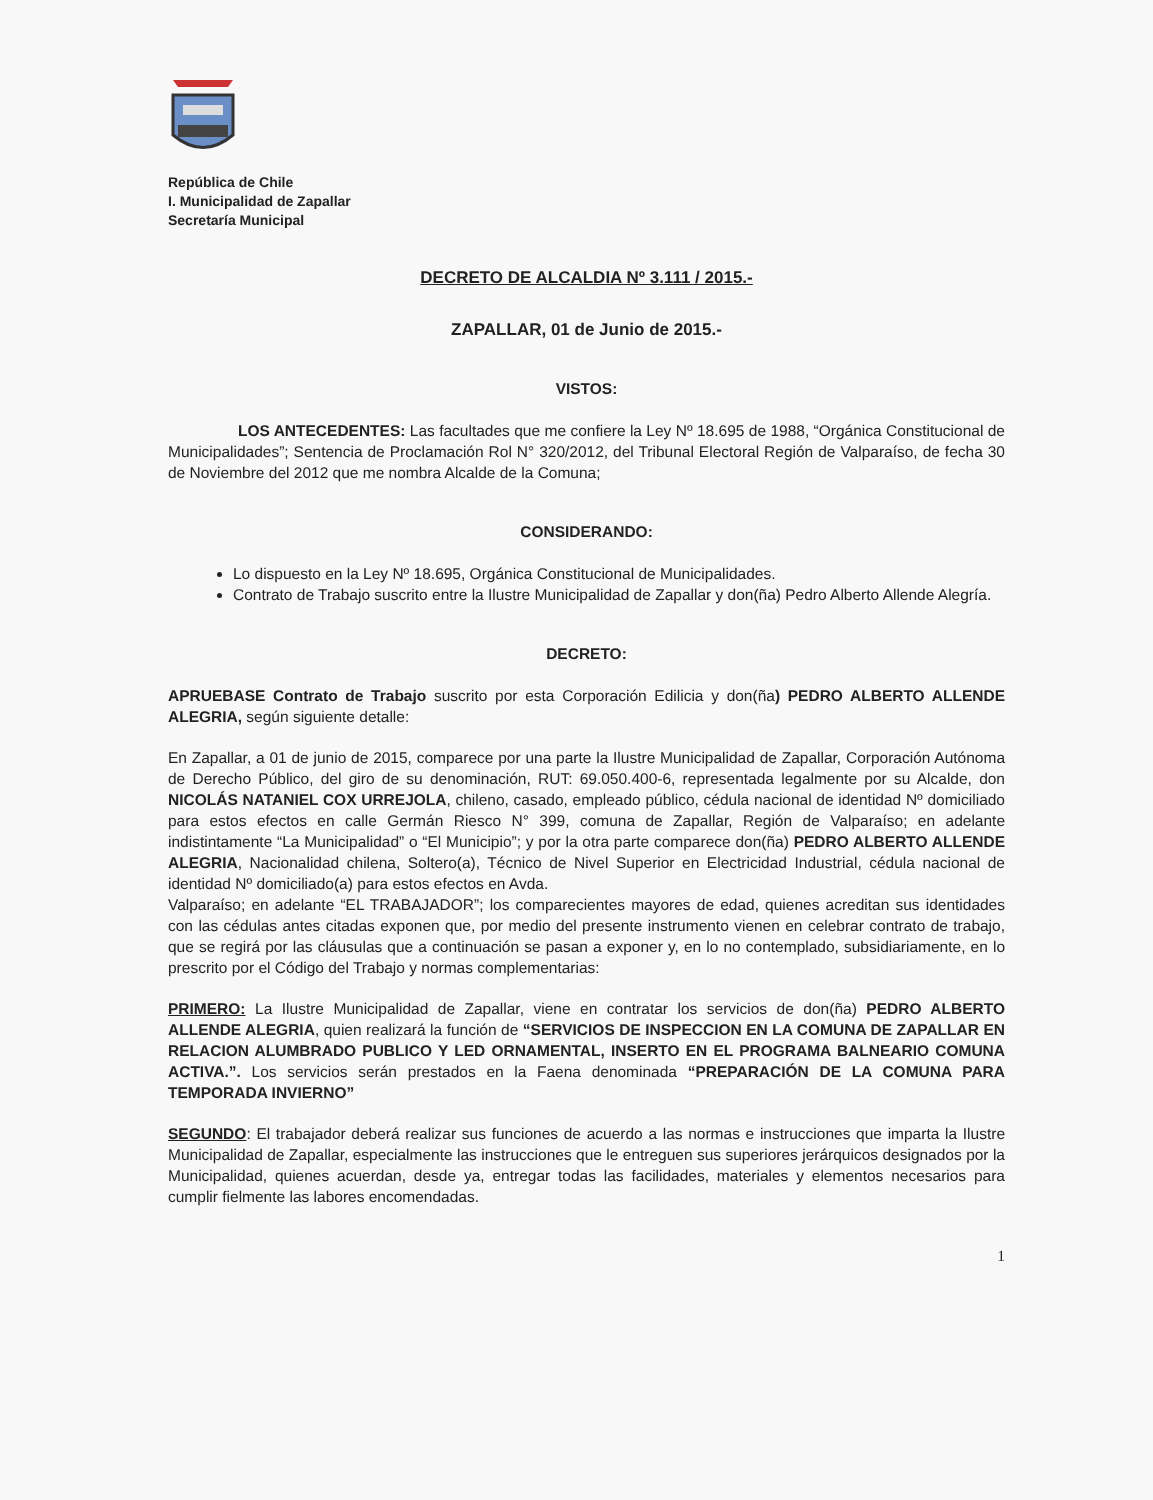República de Chile
I. Municipalidad de Zapallar
Secretaría Municipal
DECRETO DE ALCALDIA Nº 3.111 / 2015.-
ZAPALLAR, 01 de Junio de 2015.-
VISTOS:
LOS ANTECEDENTES: Las facultades que me confiere la Ley Nº 18.695 de 1988, “Orgánica Constitucional de Municipalidades”; Sentencia de Proclamación Rol N° 320/2012, del Tribunal Electoral Región de Valparaíso, de fecha 30 de Noviembre del 2012 que me nombra Alcalde de la Comuna;
CONSIDERANDO:
Lo dispuesto en la Ley Nº 18.695, Orgánica Constitucional de Municipalidades.
Contrato de Trabajo suscrito entre la Ilustre Municipalidad de Zapallar y don(ña) Pedro Alberto Allende Alegría.
DECRETO:
APRUEBASE Contrato de Trabajo suscrito por esta Corporación Edilicia y don(ña) PEDRO ALBERTO ALLENDE ALEGRIA, según siguiente detalle:
En Zapallar, a 01 de junio de 2015, comparece por una parte la Ilustre Municipalidad de Zapallar, Corporación Autónoma de Derecho Público, del giro de su denominación, RUT: 69.050.400-6, representada legalmente por su Alcalde, don NICOLÁS NATANIEL COX URREJOLA, chileno, casado, empleado público, cédula nacional de identidad Nº domiciliado para estos efectos en calle Germán Riesco N° 399, comuna de Zapallar, Región de Valparaíso; en adelante indistintamente “La Municipalidad” o “El Municipio”; y por la otra parte comparece don(ña) PEDRO ALBERTO ALLENDE ALEGRIA, Nacionalidad chilena, Soltero(a), Técnico de Nivel Superior en Electricidad Industrial, cédula nacional de identidad Nº domiciliado(a) para estos efectos en Avda.
Valparaíso; en adelante “EL TRABAJADOR”; los comparecientes mayores de edad, quienes acreditan sus identidades con las cédulas antes citadas exponen que, por medio del presente instrumento vienen en celebrar contrato de trabajo, que se regirá por las cláusulas que a continuación se pasan a exponer y, en lo no contemplado, subsidiariamente, en lo prescrito por el Código del Trabajo y normas complementarias:
PRIMERO: La Ilustre Municipalidad de Zapallar, viene en contratar los servicios de don(ña) PEDRO ALBERTO ALLENDE ALEGRIA, quien realizará la función de “SERVICIOS DE INSPECCION EN LA COMUNA DE ZAPALLAR EN RELACION ALUMBRADO PUBLICO Y LED ORNAMENTAL, INSERTO EN EL PROGRAMA BALNEARIO COMUNA ACTIVA.”. Los servicios serán prestados en la Faena denominada “PREPARACIÓN DE LA COMUNA PARA TEMPORADA INVIERNO”
SEGUNDO: El trabajador deberá realizar sus funciones de acuerdo a las normas e instrucciones que imparta la Ilustre Municipalidad de Zapallar, especialmente las instrucciones que le entreguen sus superiores jerárquicos designados por la Municipalidad, quienes acuerdan, desde ya, entregar todas las facilidades, materiales y elementos necesarios para cumplir fielmente las labores encomendadas.
1